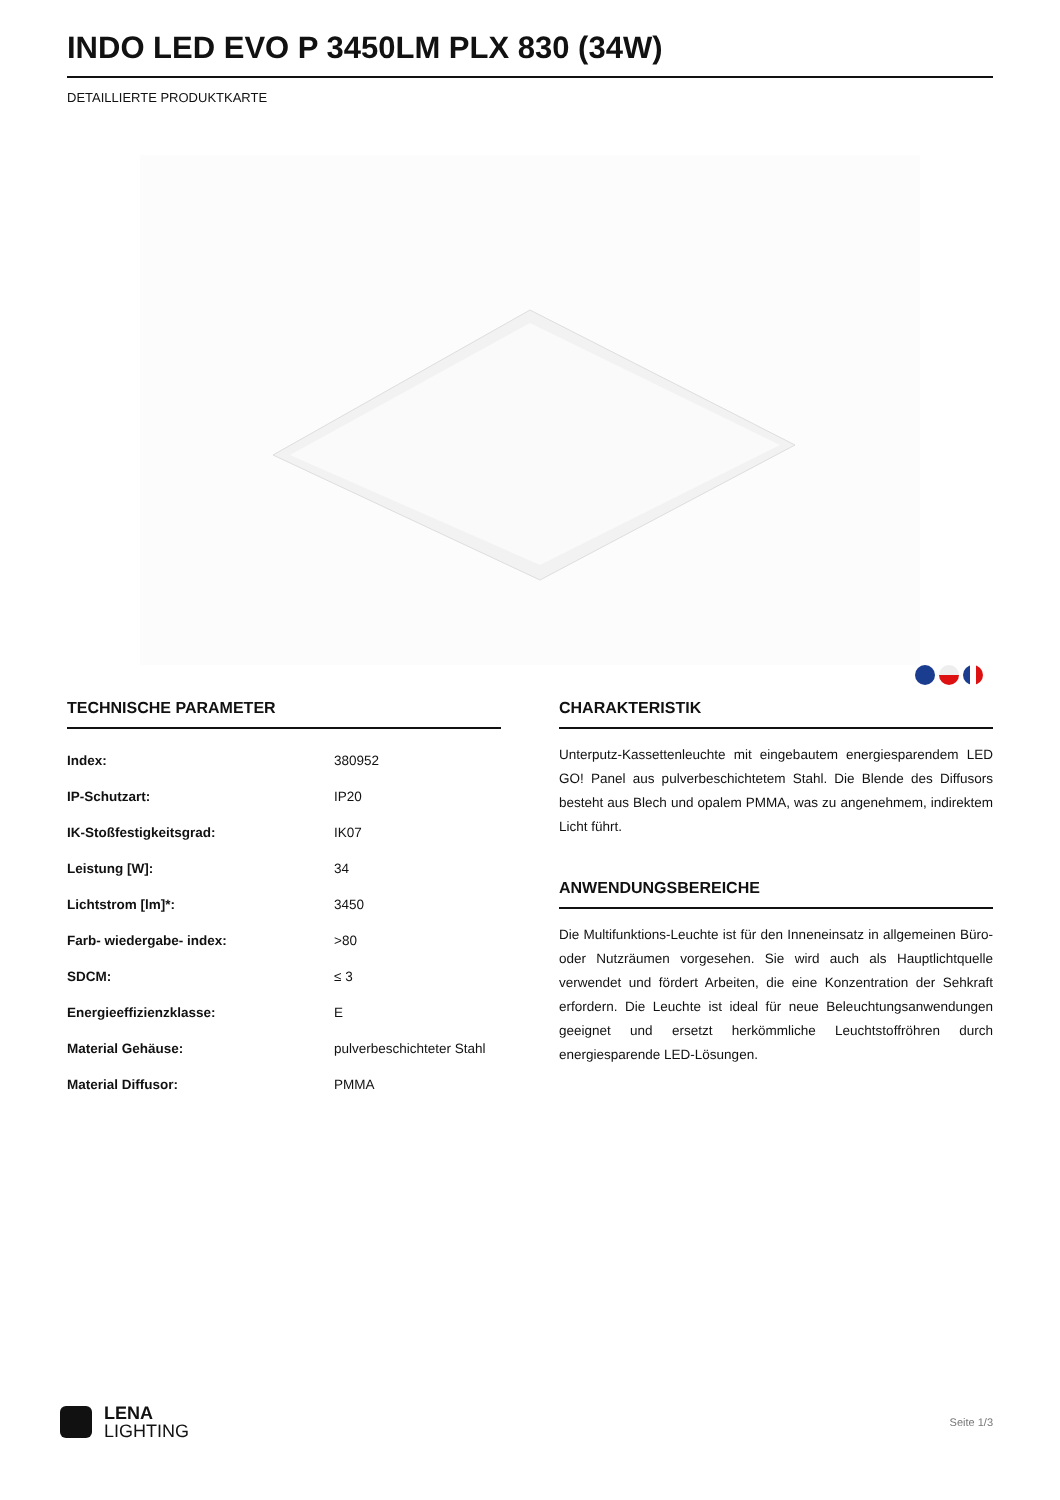INDO LED EVO P 3450LM PLX 830 (34W)
DETAILLIERTE PRODUKTKARTE
TECHNISCHE PARAMETER
| Index: | 380952 |
| IP-Schutzart: | IP20 |
| IK-Stoßfestigkeitsgrad: | IK07 |
| Leistung [W]: | 34 |
| Lichtstrom [lm]*: | 3450 |
| Farb- wiedergabe- index: | >80 |
| SDCM: | ≤ 3 |
| Energieeffizienzklasse: | E |
| Material Gehäuse: | pulverbeschichteter Stahl |
| Material Diffusor: | PMMA |
CHARAKTERISTIK
Unterputz-Kassettenleuchte mit eingebautem energiesparendem LED GO! Panel aus pulverbeschichtetem Stahl. Die Blende des Diffusors besteht aus Blech und opalem PMMA, was zu angenehmem, indirektem Licht führt.
ANWENDUNGSBEREICHE
Die Multifunktions-Leuchte ist für den Inneneinsatz in allgemeinen Büro- oder Nutzräumen vorgesehen. Sie wird auch als Hauptlichtquelle verwendet und fördert Arbeiten, die eine Konzentration der Sehkraft erfordern. Die Leuchte ist ideal für neue Beleuchtungsanwendungen geeignet und ersetzt herkömmliche Leuchtstoffröhren durch energiesparende LED-Lösungen.
LENA
LIGHTING
Seite 1/3